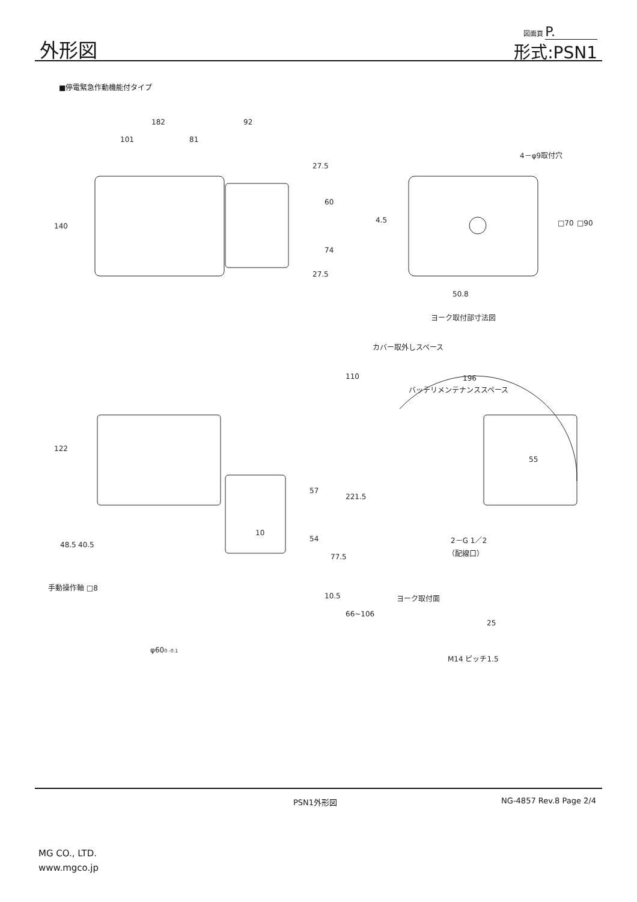外形図
図面頁 P.
形式:PSN1
■停電緊急作動機能付タイプ
182
92
101
81
140
27.5
60
74
27.5
4－φ9取付穴
4.5
□70
□90
50.8
ヨーク取付部寸法図
カバー取外しスペース
110
196
バッテリメンテナンススペース
122
57
54
221.5
55
10
77.5
48.5
40.5
2－G 1／2
（配線口）
手動操作軸 □8
10.5
66~106
ヨーク取付面
25
φ600 -0.1
M14 ピッチ1.5
PSN1外形図 NG-4857 Rev.8 Page 2/4
MG CO., LTD.
www.mgco.jp